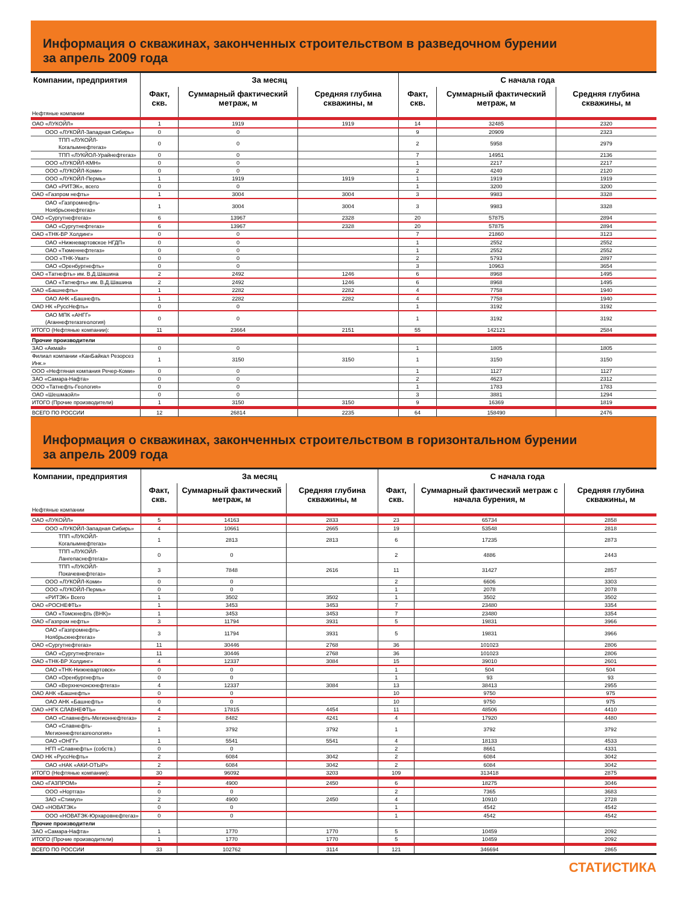Информация о скважинах, законченных строительством в разведочном бурении
за апрель 2009 года
| Компании, предприятия | За месяц | | | С начала года | | |
| --- | --- | --- | --- | --- | --- | --- |
| | Факт, скв. | Суммарный фактический метраж, м | Средняя глубина скважины, м | Факт, скв. | Суммарный фактический метраж, м | Средняя глубина скважины, м |
| Нефтяные компании | | | | | | |
| ОАО «ЛУКОЙЛ» | 1 | 1919 | 1919 | 14 | 32485 | 2320 |
| ООО «ЛУКОЙЛ-Западная Сибирь» | 0 | 0 | | 9 | 20909 | 2323 |
| ТПП «ЛУКОЙЛ-Когалымнефтегаз» | 0 | 0 | | 2 | 5958 | 2979 |
| ТПП «ЛУКЙОЛ-Урайнефтегаз» | 0 | 0 | | 7 | 14951 | 2136 |
| ООО «ЛУКОЙЛ-КМН» | 0 | 0 | | 1 | 2217 | 2217 |
| ООО «ЛУКОЙЛ-Коми» | 0 | 0 | | 2 | 4240 | 2120 |
| ООО «ЛУКОЙЛ-Пермь» | 1 | 1919 | 1919 | 1 | 1919 | 1919 |
| ОАО «РИТЭК», всего | 0 | 0 | | 1 | 3200 | 3200 |
| ОАО «Газпром нефть» | 1 | 3004 | 3004 | 3 | 9983 | 3328 |
| ОАО «Газпромнефть-Ноябрьскнефтегаз» | 1 | 3004 | 3004 | 3 | 9983 | 3328 |
| ОАО «Сургутнефтегаз» | 6 | 13967 | 2328 | 20 | 57875 | 2894 |
| ОАО «Сургутнефтегаз» | 6 | 13967 | 2328 | 20 | 57875 | 2894 |
| ОАО «ТНК-ВР Холдинг» | 0 | 0 | | 7 | 21860 | 3123 |
| ОАО «Нижневартовское НГДП» | 0 | 0 | | 1 | 2552 | 2552 |
| ОАО «Тюменнефтегаз» | 0 | 0 | | 1 | 2552 | 2552 |
| ООО «ТНК-Уват» | 0 | 0 | | 2 | 5793 | 2897 |
| ОАО «Оренбургнефть» | 0 | 0 | | 3 | 10963 | 3654 |
| ОАО «Татнефть» им. В.Д.Шашина | 2 | 2492 | 1246 | 6 | 8968 | 1495 |
| ОАО «Татнефть» им. В.Д.Шашина | 2 | 2492 | 1246 | 6 | 8968 | 1495 |
| ОАО «Башнефть» | 1 | 2282 | 2282 | 4 | 7758 | 1940 |
| ОАО АНК «Башнефть | 1 | 2282 | 2282 | 4 | 7758 | 1940 |
| ОАО НК «РуссНефть» | 0 | 0 | | 1 | 3192 | 3192 |
| ОАО МПК «АНГГ» (Аганнефтегазгеология) | 0 | 0 | | 1 | 3192 | 3192 |
| ИТОГО (Нефтяные компании): | 11 | 23664 | 2151 | 55 | 142121 | 2584 |
| Прочие производители | | | | | | |
| ЗАО «Акмай» | 0 | 0 | | 1 | 1805 | 1805 |
| Филиал компании «КанБайкал Резорсез Инк.» | 1 | 3150 | 3150 | 1 | 3150 | 3150 |
| ООО «Нефтяная компания Речер-Коми» | 0 | 0 | | 1 | 1127 | 1127 |
| ЗАО «Самара-Нафта» | 0 | 0 | | 2 | 4623 | 2312 |
| ООО «Татнефть-Геология» | 0 | 0 | | 1 | 1783 | 1783 |
| ОАО «Шешмаойл» | 0 | 0 | | 3 | 3881 | 1294 |
| ИТОГО (Прочие производители) | 1 | 3150 | 3150 | 9 | 16369 | 1819 |
| ВСЕГО ПО РОССИИ | 12 | 26814 | 2235 | 64 | 158490 | 2476 |
Информация о скважинах, законченных строительством в горизонтальном бурении
за апрель 2009 года
| Компании, предприятия | За месяц | | | С начала года | | |
| --- | --- | --- | --- | --- | --- | --- |
| | Факт, скв. | Суммарный фактический метраж, м | Средняя глубина скважины, м | Факт, скв. | Суммарный фактический метраж с начала бурения, м | Средняя глубина скважины, м |
| Нефтяные компании | | | | | | |
| ОАО «ЛУКОЙЛ» | 5 | 14163 | 2833 | 23 | 65734 | 2858 |
| ООО «ЛУКОЙЛ-Западная Сибирь» | 4 | 10661 | 2665 | 19 | 53548 | 2818 |
| ТПП «ЛУКОЙЛ-Когалымнефтегаз» | 1 | 2813 | 2813 | 6 | 17235 | 2873 |
| ТПП «ЛУКОЙЛ-Лангепаснефтегаз» | 0 | 0 | | 2 | 4886 | 2443 |
| ТПП «ЛУКОЙЛ-Покачевнефтегаз» | 3 | 7848 | 2616 | 11 | 31427 | 2857 |
| ООО «ЛУКОЙЛ-Коми» | 0 | 0 | | 2 | 6606 | 3303 |
| ООО «ЛУКОЙЛ-Пермь» | 0 | 0 | | 1 | 2078 | 2078 |
| «РИТЭК» Всего | 1 | 3502 | 3502 | 1 | 3502 | 3502 |
| ОАО «РОСНЕФТЬ» | 1 | 3453 | 3453 | 7 | 23480 | 3354 |
| ОАО «Томскнефть (ВНК)» | 1 | 3453 | 3453 | 7 | 23480 | 3354 |
| ОАО «Газпром нефть» | 3 | 11794 | 3931 | 5 | 19831 | 3966 |
| ОАО «Газпромнефть-Ноябрьскнефтегаз» | 3 | 11794 | 3931 | 5 | 19831 | 3966 |
| ОАО «Сургутнефтегаз» | 11 | 30446 | 2768 | 36 | 101023 | 2806 |
| ОАО «Сургутнефтегаз» | 11 | 30446 | 2768 | 36 | 101023 | 2806 |
| ОАО «ТНК-ВР Холдинг» | 4 | 12337 | 3084 | 15 | 39010 | 2601 |
| ОАО «ТНК-Нижневартовск» | 0 | 0 | | 1 | 504 | 504 |
| ОАО «Оренбургнефть» | 0 | 0 | | 1 | 93 | 93 |
| ОАО «Верхнечонскнефтегаз» | 4 | 12337 | 3084 | 13 | 38413 | 2955 |
| ОАО АНК «Башнефть» | 0 | 0 | | 10 | 9750 | 975 |
| ОАО АНК «Башнефть» | 0 | 0 | | 10 | 9750 | 975 |
| ОАО «НГК СЛАВНЕФТЬ» | 4 | 17815 | 4454 | 11 | 48506 | 4410 |
| ОАО «Славнефть-Мегионнефтегаз» | 2 | 8482 | 4241 | 4 | 17920 | 4480 |
| ОАО «Славнефть-Мегионнефтегазгеология» | 1 | 3792 | 3792 | 1 | 3792 | 3792 |
| ОАО «ОНГГ» | 1 | 5541 | 5541 | 4 | 18133 | 4533 |
| НГП «Славнефть» (собств.) | 0 | 0 | | 2 | 8661 | 4331 |
| ОАО НК «РуссНефть» | 2 | 6084 | 3042 | 2 | 6084 | 3042 |
| ОАО «НАК «АКИ-ОТЫР» | 2 | 6084 | 3042 | 2 | 6084 | 3042 |
| ИТОГО (Нефтяные компании): | 30 | 96092 | 3203 | 109 | 313418 | 2875 |
| ОАО «ГАЗПРОМ» | 2 | 4900 | 2450 | 6 | 18275 | 3046 |
| ООО «Нортгаз» | 0 | 0 | | 2 | 7365 | 3683 |
| ЗАО «Стимул» | 2 | 4900 | 2450 | 4 | 10910 | 2728 |
| ОАО «НОВАТЭК» | 0 | 0 | | 1 | 4542 | 4542 |
| ООО «НОВАТЭК-Юрхаровнефтегаз» | 0 | 0 | | 1 | 4542 | 4542 |
| Прочие производители | | | | | | |
| ЗАО «Самара-Нафта» | 1 | 1770 | 1770 | 5 | 10459 | 2092 |
| ИТОГО (Прочие производители) | 1 | 1770 | 1770 | 5 | 10459 | 2092 |
| ВСЕГО ПО РОССИИ | 33 | 102762 | 3114 | 121 | 346694 | 2865 |
СТАТИСТИКА